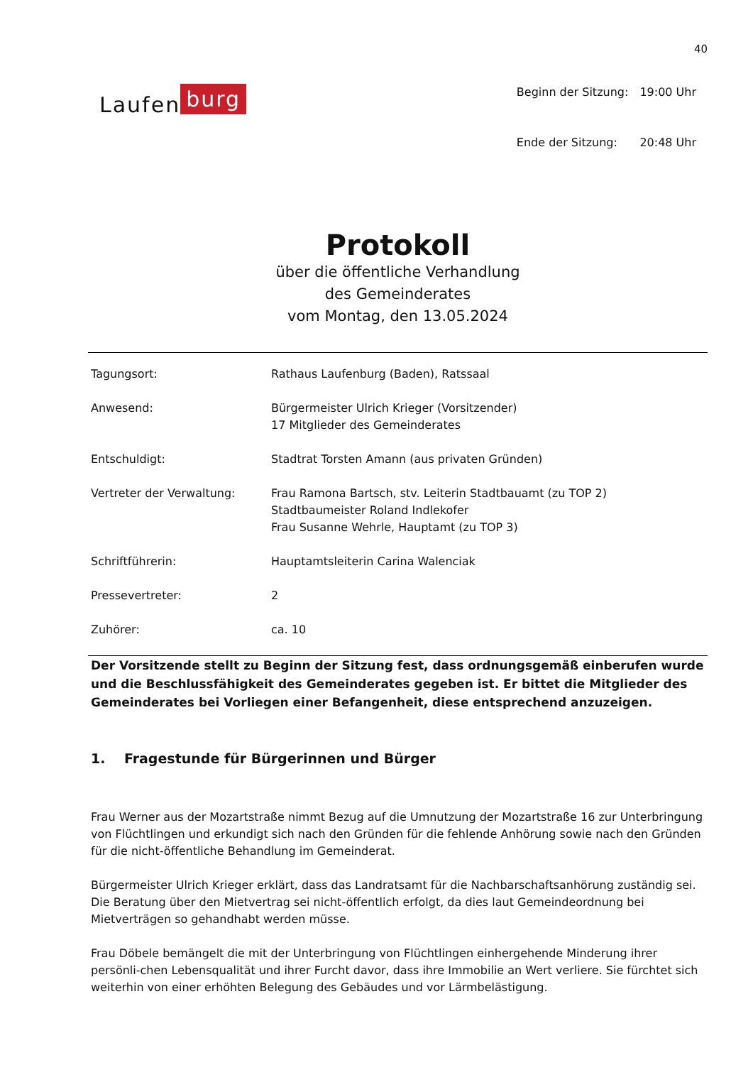40
Laufen burg
| Beginn der Sitzung: | 19:00 Uhr |
| Ende der Sitzung: | 20:48 Uhr |
Protokoll
über die öffentliche Verhandlung
des Gemeinderates
vom Montag, den 13.05.2024
| Tagungsort: | Rathaus Laufenburg (Baden), Ratssaal |
| Anwesend: | Bürgermeister Ulrich Krieger (Vorsitzender) 17 Mitglieder des Gemeinderates |
| Entschuldigt: | Stadtrat Torsten Amann (aus privaten Gründen) |
| Vertreter der Verwaltung: | Frau Ramona Bartsch, stv. Leiterin Stadtbauamt (zu TOP 2) Stadtbaumeister Roland Indlekofer Frau Susanne Wehrle, Hauptamt (zu TOP 3) |
| Schriftführerin: | Hauptamtsleiterin Carina Walenciak |
| Pressevertreter: | 2 |
| Zuhörer: | ca. 10 |
Der Vorsitzende stellt zu Beginn der Sitzung fest, dass ordnungsgemäß einberufen wurde und die Beschlussfähigkeit des Gemeinderates gegeben ist. Er bittet die Mitglieder des Gemeinderates bei Vorliegen einer Befangenheit, diese entsprechend anzuzeigen.
1. Fragestunde für Bürgerinnen und Bürger
Frau Werner aus der Mozartstraße nimmt Bezug auf die Umnutzung der Mozartstraße 16 zur Unterbringung von Flüchtlingen und erkundigt sich nach den Gründen für die fehlende Anhörung sowie nach den Gründen für die nicht-öffentliche Behandlung im Gemeinderat.
Bürgermeister Ulrich Krieger erklärt, dass das Landratsamt für die Nachbarschaftsanhörung zuständig sei. Die Beratung über den Mietvertrag sei nicht-öffentlich erfolgt, da dies laut Gemeindeordnung bei Mietverträgen so gehandhabt werden müsse.
Frau Döbele bemängelt die mit der Unterbringung von Flüchtlingen einhergehende Minderung ihrer persönli-chen Lebensqualität und ihrer Furcht davor, dass ihre Immobilie an Wert verliere. Sie fürchtet sich weiterhin von einer erhöhten Belegung des Gebäudes und vor Lärmbelästigung.